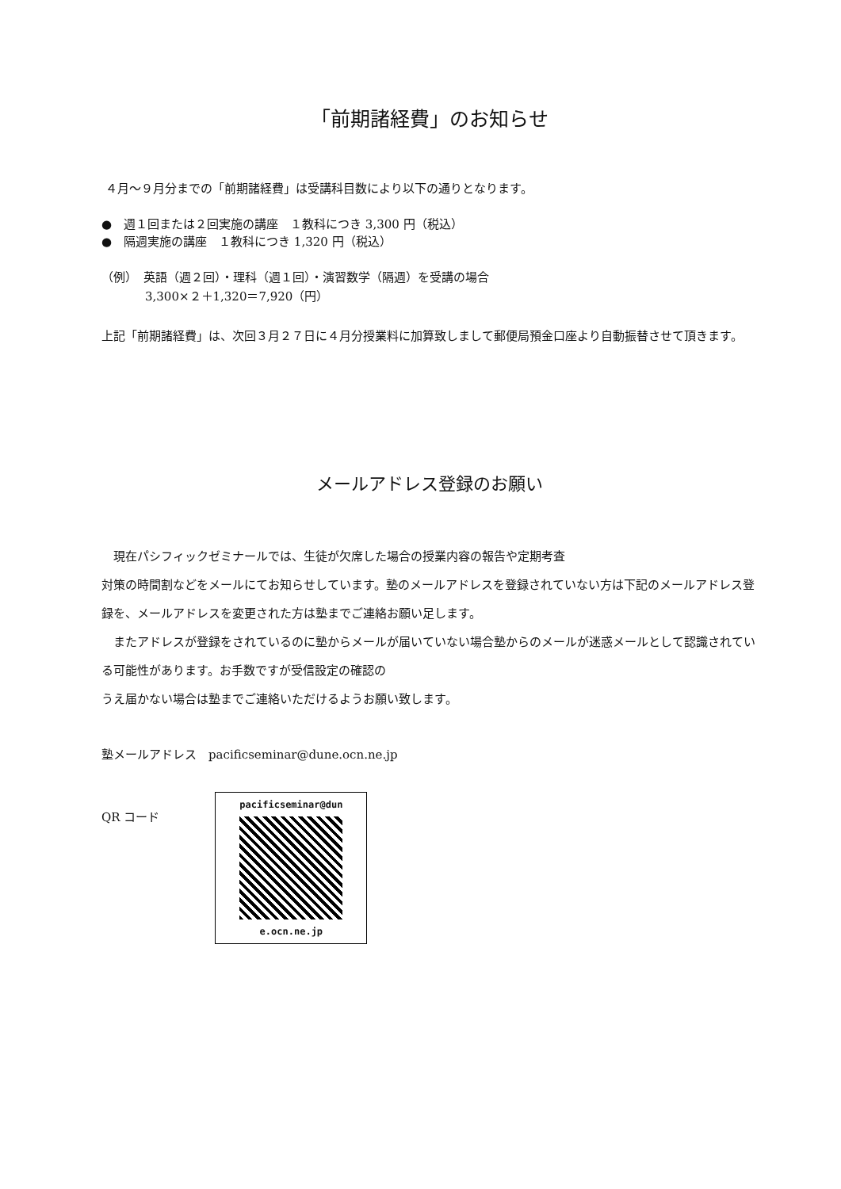「前期諸経費」のお知らせ
４月～９月分までの「前期諸経費」は受講科目数により以下の通りとなります。
●　週１回または２回実施の講座　１教科につき 3,300 円（税込）
●　隔週実施の講座　１教科につき 1,320 円（税込）
（例）　英語（週２回）・理科（週１回）・演習数学（隔週）を受講の場合
3,300×２＋1,320＝7,920（円）
上記「前期諸経費」は、次回３月２７日に４月分授業料に加算致しまして郵便局預金口座より自動振替させて頂きます。
メールアドレス登録のお願い
　現在パシフィックゼミナールでは、生徒が欠席した場合の授業内容の報告や定期考査
対策の時間割などをメールにてお知らせしています。塾のメールアドレスを登録されていない方は下記のメールアドレス登録を、メールアドレスを変更された方は塾までご連絡お願い足します。
　またアドレスが登録をされているのに塾からメールが届いていない場合塾からのメールが迷惑メールとして認識されている可能性があります。お手数ですが受信設定の確認の
うえ届かない場合は塾までご連絡いただけるようお願い致します。
塾メールアドレス　pacificseminar@dune.ocn.ne.jp
QR コード
pacificseminar@dun
e.ocn.ne.jp